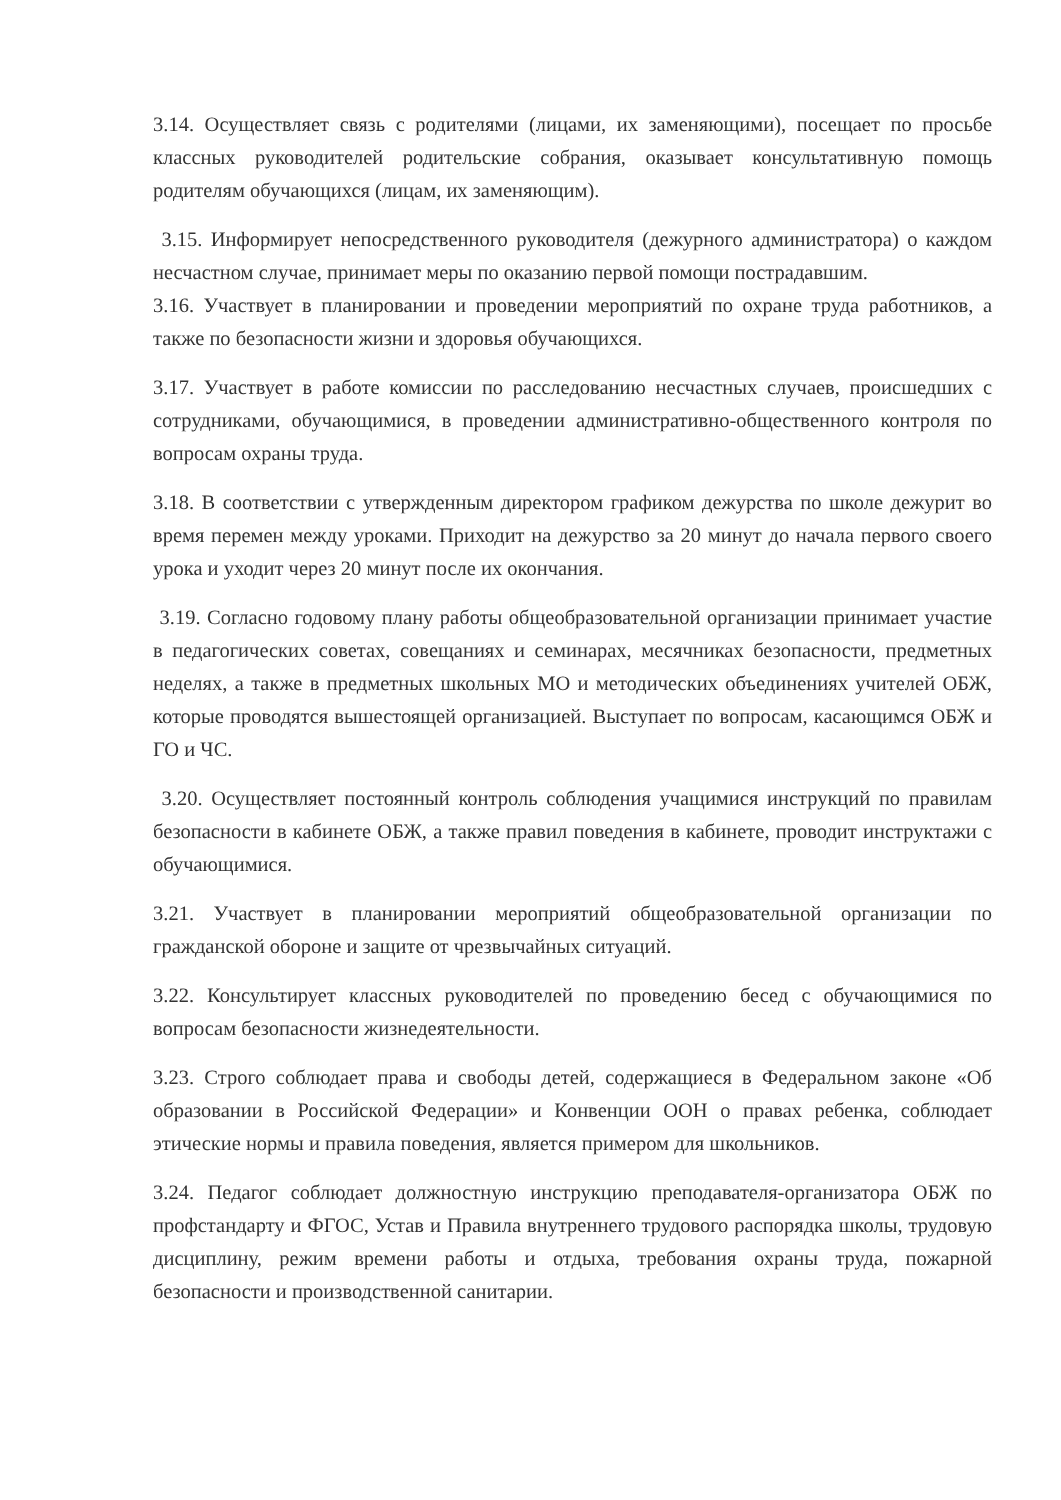3.14. Осуществляет связь с родителями (лицами, их заменяющими), посещает по просьбе классных руководителей родительские собрания, оказывает консультативную помощь родителям обучающихся (лицам, их заменяющим).
3.15. Информирует непосредственного руководителя (дежурного администратора) о каждом несчастном случае, принимает меры по оказанию первой помощи пострадавшим.
3.16. Участвует в планировании и проведении мероприятий по охране труда работников, а также по безопасности жизни и здоровья обучающихся.
3.17. Участвует в работе комиссии по расследованию несчастных случаев, происшедших с сотрудниками, обучающимися, в проведении административно-общественного контроля по вопросам охраны труда.
3.18. В соответствии с утвержденным директором графиком дежурства по школе дежурит во время перемен между уроками. Приходит на дежурство за 20 минут до начала первого своего урока и уходит через 20 минут после их окончания.
3.19. Согласно годовому плану работы общеобразовательной организации принимает участие в педагогических советах, совещаниях и семинарах, месячниках безопасности, предметных неделях, а также в предметных школьных МО и методических объединениях учителей ОБЖ, которые проводятся вышестоящей организацией. Выступает по вопросам, касающимся ОБЖ и ГО и ЧС.
3.20. Осуществляет постоянный контроль соблюдения учащимися инструкций по правилам безопасности в кабинете ОБЖ, а также правил поведения в кабинете, проводит инструктажи с обучающимися.
3.21. Участвует в планировании мероприятий общеобразовательной организации по гражданской обороне и защите от чрезвычайных ситуаций.
3.22. Консультирует классных руководителей по проведению бесед с обучающимися по вопросам безопасности жизнедеятельности.
3.23. Строго соблюдает права и свободы детей, содержащиеся в Федеральном законе «Об образовании в Российской Федерации» и Конвенции ООН о правах ребенка, соблюдает этические нормы и правила поведения, является примером для школьников.
3.24. Педагог соблюдает должностную инструкцию преподавателя-организатора ОБЖ по профстандарту и ФГОС, Устав и Правила внутреннего трудового распорядка школы, трудовую дисциплину, режим времени работы и отдыха, требования охраны труда, пожарной безопасности и производственной санитарии.